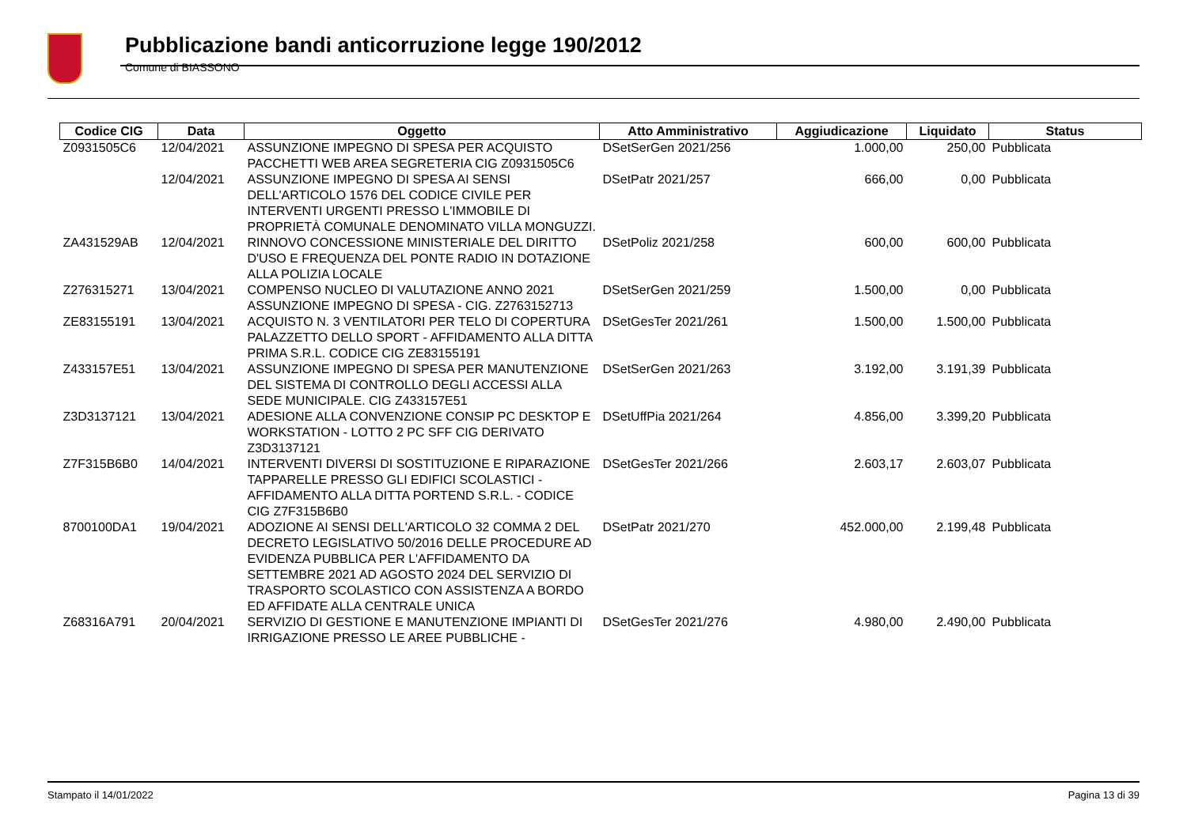Pubblicazione bandi anticorruzione legge 190/2012
Comune di BIASSONO
| Codice CIG | Data | Oggetto | Atto Amministrativo | Aggiudicazione | Liquidato | Status |
| --- | --- | --- | --- | --- | --- | --- |
| Z0931505C6 | 12/04/2021 | ASSUNZIONE IMPEGNO DI SPESA PER ACQUISTO PACCHETTI WEB AREA SEGRETERIA CIG Z0931505C6 | DSetSerGen 2021/256 | 1.000,00 | 250,00 | Pubblicata |
| | 12/04/2021 | ASSUNZIONE IMPEGNO DI SPESA AI SENSI DELL'ARTICOLO 1576 DEL CODICE CIVILE PER INTERVENTI URGENTI PRESSO L'IMMOBILE DI PROPRIETÀ COMUNALE DENOMINATO VILLA MONGUZZI. | DSetPatr 2021/257 | 666,00 | 0,00 | Pubblicata |
| ZA431529AB | 12/04/2021 | RINNOVO CONCESSIONE MINISTERIALE DEL DIRITTO D'USO E FREQUENZA DEL PONTE RADIO IN DOTAZIONE ALLA POLIZIA LOCALE | DSetPoliz 2021/258 | 600,00 | 600,00 | Pubblicata |
| Z276315271 | 13/04/2021 | COMPENSO NUCLEO DI VALUTAZIONE ANNO 2021 ASSUNZIONE IMPEGNO DI SPESA - CIG. Z2763152713 | DSetSerGen 2021/259 | 1.500,00 | 0,00 | Pubblicata |
| ZE83155191 | 13/04/2021 | ACQUISTO N. 3 VENTILATORI PER TELO DI COPERTURA PALAZZETTO DELLO SPORT - AFFIDAMENTO ALLA DITTA PRIMA S.R.L. CODICE CIG ZE83155191 | DSetGesTer 2021/261 | 1.500,00 | 1.500,00 | Pubblicata |
| Z433157E51 | 13/04/2021 | ASSUNZIONE IMPEGNO DI SPESA PER MANUTENZIONE DEL SISTEMA DI CONTROLLO DEGLI ACCESSI ALLA SEDE MUNICIPALE. CIG Z433157E51 | DSetSerGen 2021/263 | 3.192,00 | 3.191,39 | Pubblicata |
| Z3D3137121 | 13/04/2021 | ADESIONE ALLA CONVENZIONE CONSIP PC DESKTOP E WORKSTATION - LOTTO 2 PC SFF CIG DERIVATO Z3D3137121 | DSetUffPia 2021/264 | 4.856,00 | 3.399,20 | Pubblicata |
| Z7F315B6B0 | 14/04/2021 | INTERVENTI DIVERSI DI SOSTITUZIONE E RIPARAZIONE TAPPARELLE PRESSO GLI EDIFICI SCOLASTICI - AFFIDAMENTO ALLA DITTA PORTEND S.R.L. - CODICE CIG Z7F315B6B0 | DSetGesTer 2021/266 | 2.603,17 | 2.603,07 | Pubblicata |
| 8700100DA1 | 19/04/2021 | ADOZIONE AI SENSI DELL'ARTICOLO 32 COMMA 2 DEL DECRETO LEGISLATIVO 50/2016 DELLE PROCEDURE AD EVIDENZA PUBBLICA PER L'AFFIDAMENTO DA SETTEMBRE 2021 AD AGOSTO 2024 DEL SERVIZIO DI TRASPORTO SCOLASTICO CON ASSISTENZA A BORDO ED AFFIDATE ALLA CENTRALE UNICA | DSetPatr 2021/270 | 452.000,00 | 2.199,48 | Pubblicata |
| Z68316A791 | 20/04/2021 | SERVIZIO DI GESTIONE E MANUTENZIONE IMPIANTI DI IRRIGAZIONE PRESSO LE AREE PUBBLICHE - | DSetGesTer 2021/276 | 4.980,00 | 2.490,00 | Pubblicata |
Stampato il 14/01/2022 Pagina 13 di 39